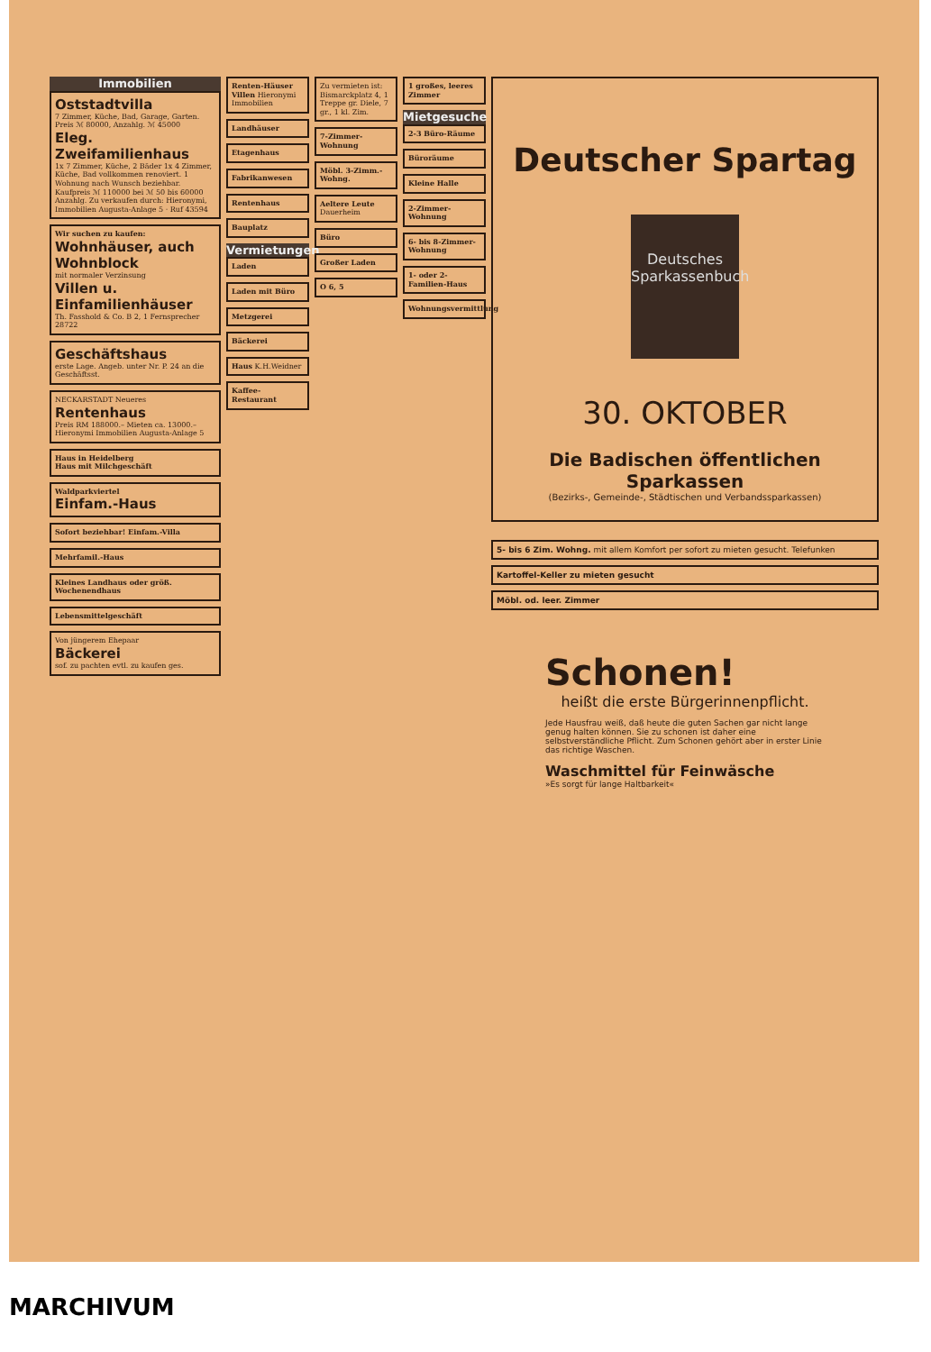Immobilien
Oststadtvilla
7 Zimmer, Küche, Bad, Garage, Garten. Preis ℳ 80000, Anzahlg. ℳ 45000
Eleg. Zweifamilienhaus
1x 7 Zimmer, Küche, 2 Bäder 1x 4 Zimmer, Küche, Bad vollkommen renoviert. 1 Wohnung nach Wunsch beziehbar. Kaufpreis ℳ 110000 bei ℳ 50 bis 60000 Anzahlg. Zu verkaufen durch: Hieronymi, Immobilien Augusta-Anlage 5 · Ruf 43594
Wir suchen zu kaufen:
Wohnhäuser, auch Wohnblock
mit normaler Verzinsung
Villen u. Einfamilienhäuser
Th. Fasshold & Co. B 2, 1 Fernsprecher 28722
Geschäftshaus
erste Lage. Angeb. unter Nr. P. 24 an die Geschäftsst.
NECKARSTADT Neueres
Rentenhaus
Preis RM 188000.– Mieten ca. 13000.– Hieronymi Immobilien Augusta-Anlage 5
Haus in Heidelberg
Haus mit Milchgeschäft
Waldparkviertel
Einfam.-Haus
Sofort beziehbar! Einfam.-Villa
Mehrfamil.-Haus
Kleines Landhaus oder größ. Wochenendhaus
Lebensmittelgeschäft
Von jüngerem Ehepaar
Bäckerei
sof. zu pachten evtl. zu kaufen ges.
Renten-Häuser Villen Hieronymi Immobilien
Landhäuser
Etagenhaus
Fabrikanwesen
Rentenhaus
Bauplatz
Vermietungen
Laden
Laden mit Büro
Metzgerei
Bäckerei
Haus K.H.Weidner
Kaffee-Restaurant
Zu vermieten ist: Bismarckplatz 4, 1 Treppe gr. Diele, 7 gr., 1 kl. Zim.
7-Zimmer-Wohnung
Möbl. 3-Zimm.-Wohng.
Aeltere Leute Dauerheim
Büro
Großer Laden
O 6, 5
1 großes, leeres Zimmer
Mietgesuche
2-3 Büro-Räume
Büroräume
Kleine Halle
2-Zimmer-Wohnung
6- bis 8-Zimmer-Wohnung
1- oder 2-Familien-Haus
Wohnungsvermittlung
Deutscher Spartag
Deutsches Sparkassenbuch
30. OKTOBER
Die Badischen öffentlichen Sparkassen
(Bezirks-, Gemeinde-, Städtischen und Verbandssparkassen)
5- bis 6 Zim. Wohng. mit allem Komfort per sofort zu mieten gesucht. Telefunken
Kartoffel-Keller zu mieten gesucht
Möbl. od. leer. Zimmer
Schonen!
heißt die erste Bürgerinnenpflicht.
Jede Hausfrau weiß, daß heute die guten Sachen gar nicht lange genug halten können. Sie zu schonen ist daher eine selbstverständliche Pflicht. Zum Schonen gehört aber in erster Linie das richtige Waschen.
Waschmittel für Feinwäsche
»Es sorgt für lange Haltbarkeit«
MARCHIVUM